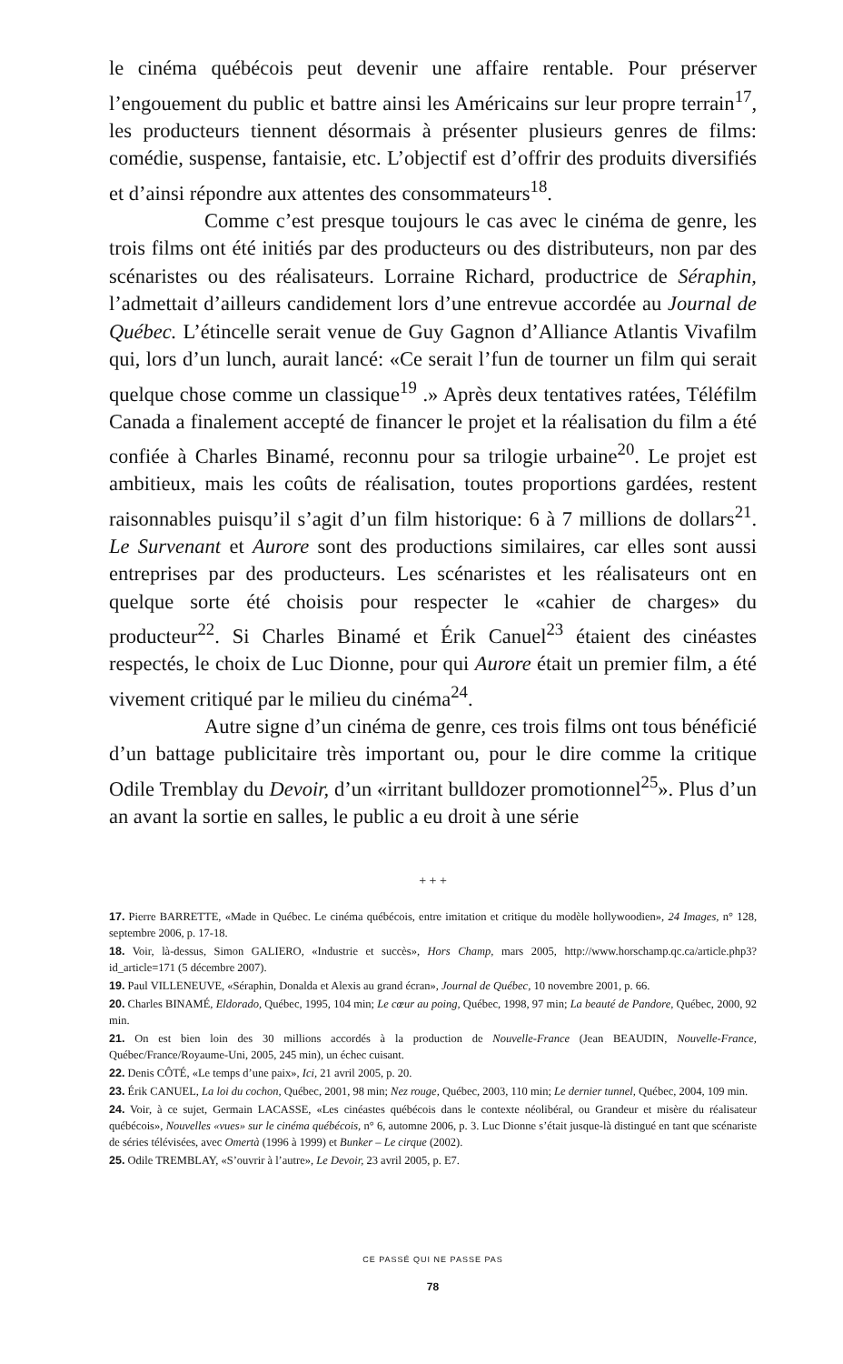le cinéma québécois peut devenir une affaire rentable. Pour préserver l’engouement du public et battre ainsi les Américains sur leur propre terrain<sup>17</sup>, les producteurs tiennent désormais à présenter plusieurs genres de films: comédie, suspense, fantaisie, etc. L’objectif est d’offrir des produits diversifiés et d’ainsi répondre aux attentes des consommateurs<sup>18</sup>.
Comme c’est presque toujours le cas avec le cinéma de genre, les trois films ont été initiés par des producteurs ou des distributeurs, non par des scénaristes ou des réalisateurs. Lorraine Richard, productrice de Séraphin, l’admettait d’ailleurs candidement lors d’une entrevue accordée au Journal de Québec. L’étincelle serait venue de Guy Gagnon d’Alliance Atlantis Vivafilm qui, lors d’un lunch, aurait lancé: «Ce serait l’fun de tourner un film qui serait quelque chose comme un classique<sup>19</sup> .» Après deux tentatives ratées, Téléfilm Canada a finalement accepté de financer le projet et la réalisation du film a été confiée à Charles Binamé, reconnu pour sa trilogie urbaine<sup>20</sup>. Le projet est ambitieux, mais les coûts de réalisation, toutes proportions gardées, restent raisonnables puisqu’il s’agit d’un film historique: 6 à 7 millions de dollars<sup>21</sup>. Le Survenant et Aurore sont des productions similaires, car elles sont aussi entreprises par des producteurs. Les scénaristes et les réalisateurs ont en quelque sorte été choisis pour respecter le «cahier de charges» du producteur<sup>22</sup>. Si Charles Binamé et Érik Canuel<sup>23</sup> étaient des cinéastes respectés, le choix de Luc Dionne, pour qui Aurore était un premier film, a été vivement critiqué par le milieu du cinéma<sup>24</sup>.
Autre signe d’un cinéma de genre, ces trois films ont tous bénéficié d’un battage publicitaire très important ou, pour le dire comme la critique Odile Tremblay du Devoir, d’un «irritant bulldozer promotionnel<sup>25</sup>». Plus d’un an avant la sortie en salles, le public a eu droit à une série
+ + +
17. Pierre BARRETTE, «Made in Québec. Le cinéma québécois, entre imitation et critique du modèle hollywoodien», 24 Images, n° 128, septembre 2006, p. 17-18.
18. Voir, là-dessus, Simon GALIERO, «Industrie et succès», Hors Champ, mars 2005, http://www.horschamp.qc.ca/article.php3?id_article=171 (5 décembre 2007).
19. Paul VILLENEUVE, «Séraphin, Donalda et Alexis au grand écran», Journal de Québec, 10 novembre 2001, p. 66.
20. Charles BINAMÉ, Eldorado, Québec, 1995, 104 min; Le cœur au poing, Québec, 1998, 97 min; La beauté de Pandore, Québec, 2000, 92 min.
21. On est bien loin des 30 millions accordés à la production de Nouvelle-France (Jean BEAUDIN, Nouvelle-France, Québec/France/Royaume-Uni, 2005, 245 min), un échec cuisant.
22. Denis CÔTÉ, «Le temps d’une paix», Ici, 21 avril 2005, p. 20.
23. Érik CANUEL, La loi du cochon, Québec, 2001, 98 min; Nez rouge, Québec, 2003, 110 min; Le dernier tunnel, Québec, 2004, 109 min.
24. Voir, à ce sujet, Germain LACASSE, «Les cinéastes québécois dans le contexte néolibéral, ou Grandeur et misère du réalisateur québécois», Nouvelles «vues» sur le cinéma québécois, n° 6, automne 2006, p. 3. Luc Dionne s’était jusque-là distingué en tant que scénariste de séries télévisées, avec Omertà (1996 à 1999) et Bunker – Le cirque (2002).
25. Odile TREMBLAY, «S’ouvrir à l’autre», Le Devoir, 23 avril 2005, p. E7.
CE PASSÉ QUI NE PASSE PAS
78